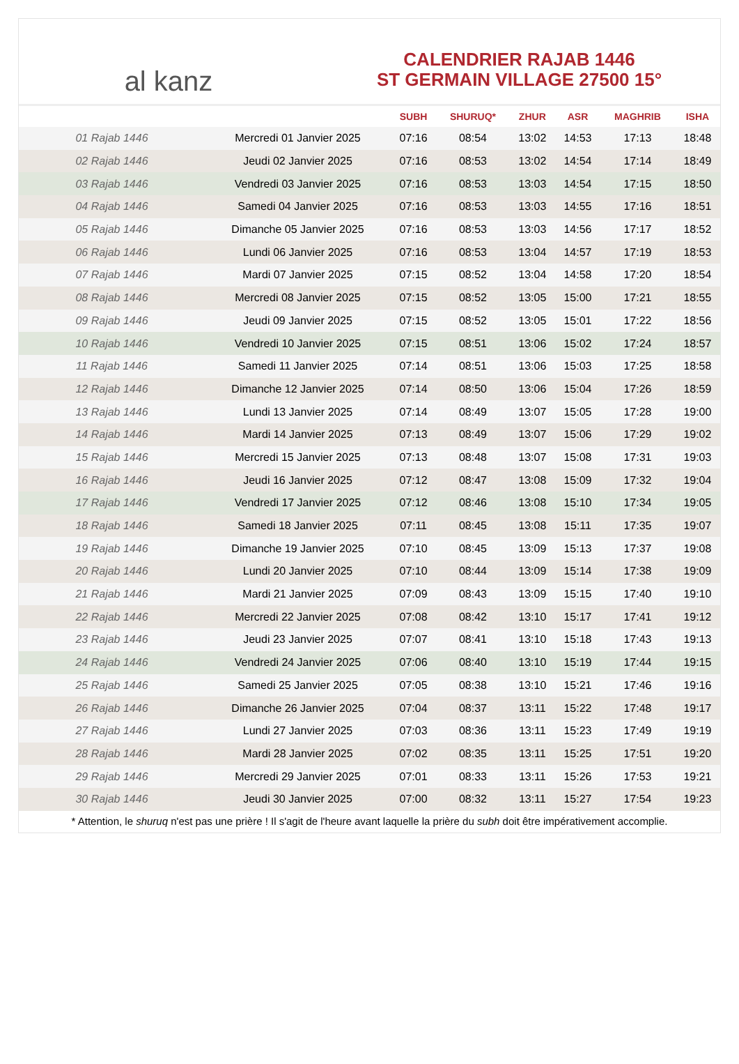al kanz
CALENDRIER RAJAB 1446
ST GERMAIN VILLAGE 27500 15°
| | | SUBH | SHURUQ* | ZHUR | ASR | MAGHRIB | ISHA |
| --- | --- | --- | --- | --- | --- | --- | --- |
| 01 Rajab 1446 | Mercredi 01 Janvier 2025 | 07:16 | 08:54 | 13:02 | 14:53 | 17:13 | 18:48 |
| 02 Rajab 1446 | Jeudi 02 Janvier 2025 | 07:16 | 08:53 | 13:02 | 14:54 | 17:14 | 18:49 |
| 03 Rajab 1446 | Vendredi 03 Janvier 2025 | 07:16 | 08:53 | 13:03 | 14:54 | 17:15 | 18:50 |
| 04 Rajab 1446 | Samedi 04 Janvier 2025 | 07:16 | 08:53 | 13:03 | 14:55 | 17:16 | 18:51 |
| 05 Rajab 1446 | Dimanche 05 Janvier 2025 | 07:16 | 08:53 | 13:03 | 14:56 | 17:17 | 18:52 |
| 06 Rajab 1446 | Lundi 06 Janvier 2025 | 07:16 | 08:53 | 13:04 | 14:57 | 17:19 | 18:53 |
| 07 Rajab 1446 | Mardi 07 Janvier 2025 | 07:15 | 08:52 | 13:04 | 14:58 | 17:20 | 18:54 |
| 08 Rajab 1446 | Mercredi 08 Janvier 2025 | 07:15 | 08:52 | 13:05 | 15:00 | 17:21 | 18:55 |
| 09 Rajab 1446 | Jeudi 09 Janvier 2025 | 07:15 | 08:52 | 13:05 | 15:01 | 17:22 | 18:56 |
| 10 Rajab 1446 | Vendredi 10 Janvier 2025 | 07:15 | 08:51 | 13:06 | 15:02 | 17:24 | 18:57 |
| 11 Rajab 1446 | Samedi 11 Janvier 2025 | 07:14 | 08:51 | 13:06 | 15:03 | 17:25 | 18:58 |
| 12 Rajab 1446 | Dimanche 12 Janvier 2025 | 07:14 | 08:50 | 13:06 | 15:04 | 17:26 | 18:59 |
| 13 Rajab 1446 | Lundi 13 Janvier 2025 | 07:14 | 08:49 | 13:07 | 15:05 | 17:28 | 19:00 |
| 14 Rajab 1446 | Mardi 14 Janvier 2025 | 07:13 | 08:49 | 13:07 | 15:06 | 17:29 | 19:02 |
| 15 Rajab 1446 | Mercredi 15 Janvier 2025 | 07:13 | 08:48 | 13:07 | 15:08 | 17:31 | 19:03 |
| 16 Rajab 1446 | Jeudi 16 Janvier 2025 | 07:12 | 08:47 | 13:08 | 15:09 | 17:32 | 19:04 |
| 17 Rajab 1446 | Vendredi 17 Janvier 2025 | 07:12 | 08:46 | 13:08 | 15:10 | 17:34 | 19:05 |
| 18 Rajab 1446 | Samedi 18 Janvier 2025 | 07:11 | 08:45 | 13:08 | 15:11 | 17:35 | 19:07 |
| 19 Rajab 1446 | Dimanche 19 Janvier 2025 | 07:10 | 08:45 | 13:09 | 15:13 | 17:37 | 19:08 |
| 20 Rajab 1446 | Lundi 20 Janvier 2025 | 07:10 | 08:44 | 13:09 | 15:14 | 17:38 | 19:09 |
| 21 Rajab 1446 | Mardi 21 Janvier 2025 | 07:09 | 08:43 | 13:09 | 15:15 | 17:40 | 19:10 |
| 22 Rajab 1446 | Mercredi 22 Janvier 2025 | 07:08 | 08:42 | 13:10 | 15:17 | 17:41 | 19:12 |
| 23 Rajab 1446 | Jeudi 23 Janvier 2025 | 07:07 | 08:41 | 13:10 | 15:18 | 17:43 | 19:13 |
| 24 Rajab 1446 | Vendredi 24 Janvier 2025 | 07:06 | 08:40 | 13:10 | 15:19 | 17:44 | 19:15 |
| 25 Rajab 1446 | Samedi 25 Janvier 2025 | 07:05 | 08:38 | 13:10 | 15:21 | 17:46 | 19:16 |
| 26 Rajab 1446 | Dimanche 26 Janvier 2025 | 07:04 | 08:37 | 13:11 | 15:22 | 17:48 | 19:17 |
| 27 Rajab 1446 | Lundi 27 Janvier 2025 | 07:03 | 08:36 | 13:11 | 15:23 | 17:49 | 19:19 |
| 28 Rajab 1446 | Mardi 28 Janvier 2025 | 07:02 | 08:35 | 13:11 | 15:25 | 17:51 | 19:20 |
| 29 Rajab 1446 | Mercredi 29 Janvier 2025 | 07:01 | 08:33 | 13:11 | 15:26 | 17:53 | 19:21 |
| 30 Rajab 1446 | Jeudi 30 Janvier 2025 | 07:00 | 08:32 | 13:11 | 15:27 | 17:54 | 19:23 |
* Attention, le shuruq n'est pas une prière ! Il s'agit de l'heure avant laquelle la prière du subh doit être impérativement accomplie.